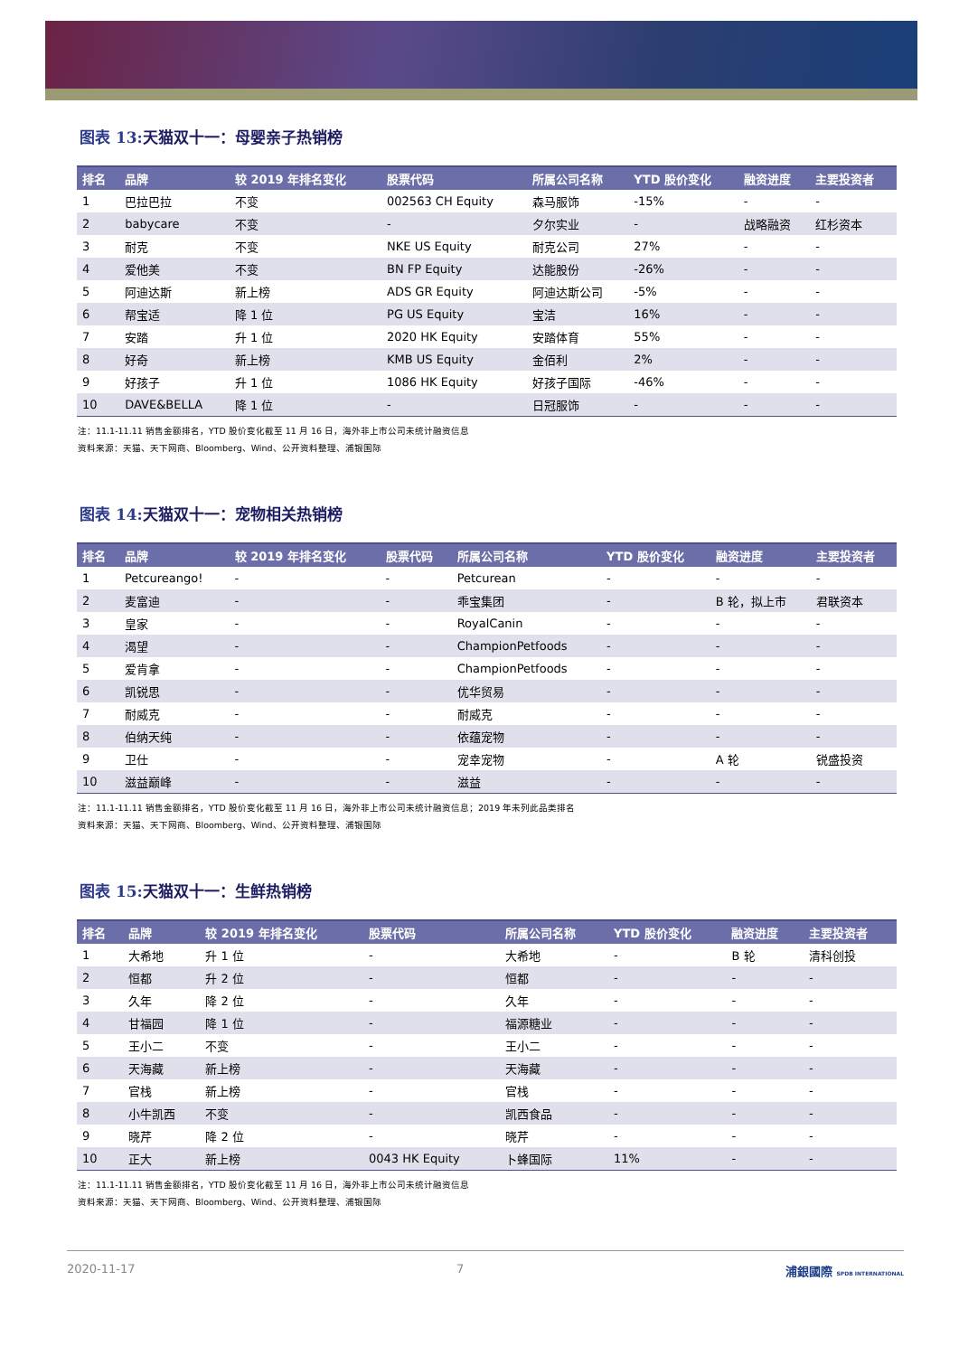图表 13: 天猫双十一：母婴亲子热销榜
| 排名 | 品牌 | 较 2019 年排名变化 | 股票代码 | 所属公司名称 | YTD 股价变化 | 融资进度 | 主要投资者 |
| --- | --- | --- | --- | --- | --- | --- | --- |
| 1 | 巴拉巴拉 | 不变 | 002563 CH Equity | 森马服饰 | -15% | - | - |
| 2 | babycare | 不变 | - | 夕尔实业 | - | 战略融资 | 红杉资本 |
| 3 | 耐克 | 不变 | NKE US Equity | 耐克公司 | 27% | - | - |
| 4 | 爱他美 | 不变 | BN FP Equity | 达能股份 | -26% | - | - |
| 5 | 阿迪达斯 | 新上榜 | ADS GR Equity | 阿迪达斯公司 | -5% | - | - |
| 6 | 帮宝适 | 降 1 位 | PG US Equity | 宝洁 | 16% | - | - |
| 7 | 安踏 | 升 1 位 | 2020 HK Equity | 安踏体育 | 55% | - | - |
| 8 | 好奇 | 新上榜 | KMB US Equity | 金佰利 | 2% | - | - |
| 9 | 好孩子 | 升 1 位 | 1086 HK Equity | 好孩子国际 | -46% | - | - |
| 10 | DAVE&BELLA | 降 1 位 | - | 日冠服饰 | - | - | - |
注：11.1-11.11 销售金额排名，YTD 股价变化截至 11 月 16 日，海外非上市公司未统计融资信息
资料来源：天猫、天下网商、Bloomberg、Wind、公开资料整理、浦银国际
图表 14: 天猫双十一：宠物相关热销榜
| 排名 | 品牌 | 较 2019 年排名变化 | 股票代码 | 所属公司名称 | YTD 股价变化 | 融资进度 | 主要投资者 |
| --- | --- | --- | --- | --- | --- | --- | --- |
| 1 | Petcureango! | - | - | Petcurean | - | - | - |
| 2 | 麦富迪 | - | - | 乖宝集团 | - | B 轮，拟上市 | 君联资本 |
| 3 | 皇家 | - | - | RoyalCanin | - | - | - |
| 4 | 渴望 | - | - | ChampionPetfoods | - | - | - |
| 5 | 爱肯拿 | - | - | ChampionPetfoods | - | - | - |
| 6 | 凯锐思 | - | - | 优华贸易 | - | - | - |
| 7 | 耐威克 | - | - | 耐威克 | - | - | - |
| 8 | 伯纳天纯 | - | - | 依蕴宠物 | - | - | - |
| 9 | 卫仕 | - | - | 宠幸宠物 | - | A 轮 | 锐盛投资 |
| 10 | 滋益巅峰 | - | - | 滋益 | - | - | - |
注：11.1-11.11 销售金额排名，YTD 股价变化截至 11 月 16 日，海外非上市公司未统计融资信息；2019 年未列此品类排名
资料来源：天猫、天下网商、Bloomberg、Wind、公开资料整理、浦银国际
图表 15: 天猫双十一：生鲜热销榜
| 排名 | 品牌 | 较 2019 年排名变化 | 股票代码 | 所属公司名称 | YTD 股价变化 | 融资进度 | 主要投资者 |
| --- | --- | --- | --- | --- | --- | --- | --- |
| 1 | 大希地 | 升 1 位 | - | 大希地 | - | B 轮 | 清科创投 |
| 2 | 恒都 | 升 2 位 | - | 恒都 | - | - | - |
| 3 | 久年 | 降 2 位 | - | 久年 | - | - | - |
| 4 | 甘福园 | 降 1 位 | - | 福源糖业 | - | - | - |
| 5 | 王小二 | 不变 | - | 王小二 | - | - | - |
| 6 | 天海藏 | 新上榜 | - | 天海藏 | - | - | - |
| 7 | 官栈 | 新上榜 | - | 官栈 | - | - | - |
| 8 | 小牛凯西 | 不变 | - | 凯西食品 | - | - | - |
| 9 | 晓芹 | 降 2 位 | - | 晓芹 | - | - | - |
| 10 | 正大 | 新上榜 | 0043 HK Equity | 卜蜂国际 | 11% | - | - |
注：11.1-11.11 销售金额排名，YTD 股价变化截至 11 月 16 日，海外非上市公司未统计融资信息
资料来源：天猫、天下网商、Bloomberg、Wind、公开资料整理、浦银国际
2020-11-17 7 浦銀國際 SPDB INTERNATIONAL